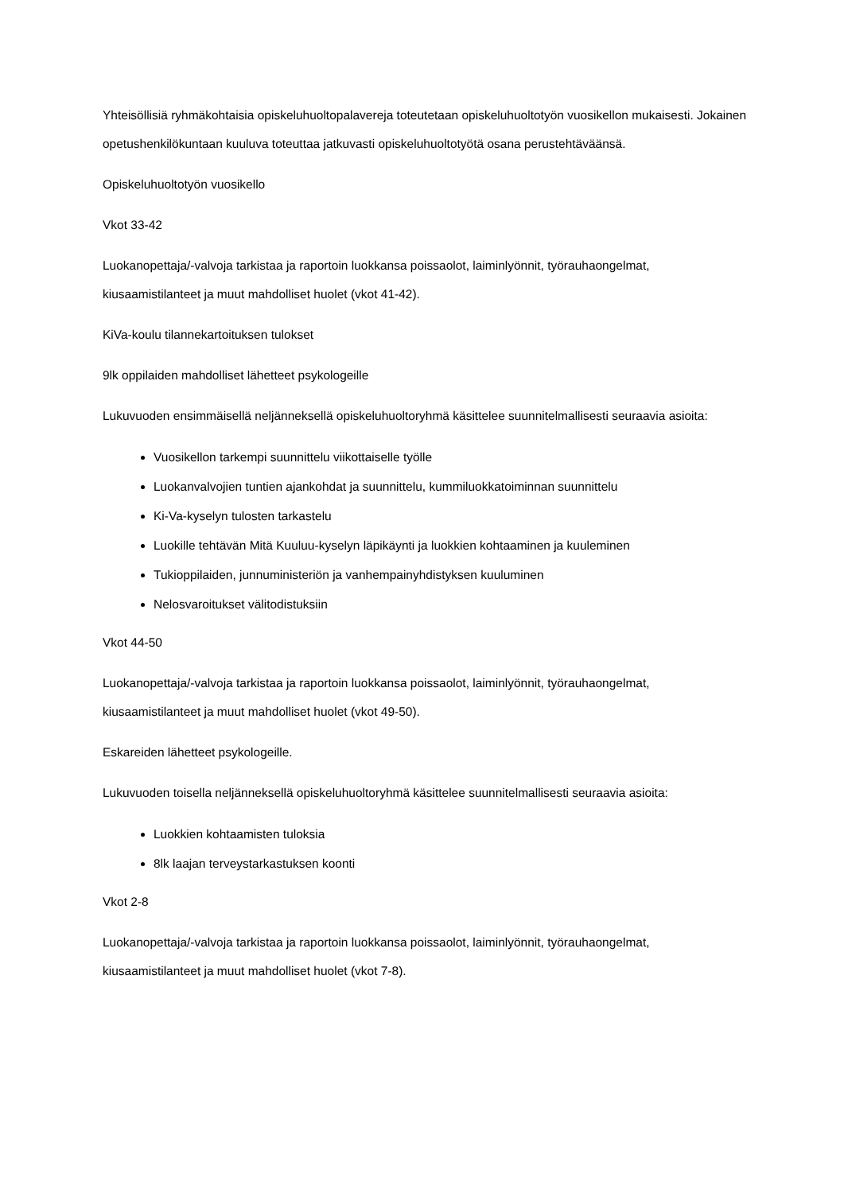Yhteisöllisiä ryhmäkohtaisia opiskeluhuoltopalavereja toteutetaan opiskeluhuoltotyön vuosikellon mukaisesti. Jokainen opetushenkilökuntaan kuuluva toteuttaa jatkuvasti opiskeluhuoltotyötä osana perustehtäväänsä.
Opiskeluhuoltotyön vuosikello
Vkot 33-42
Luokanopettaja/-valvoja tarkistaa ja raportoin luokkansa poissaolot, laiminlyönnit, työrauhaongelmat, kiusaamistilanteet ja muut mahdolliset huolet (vkot 41-42).
KiVa-koulu tilannekartoituksen tulokset
9lk oppilaiden mahdolliset lähetteet psykologeille
Lukuvuoden ensimmäisellä neljänneksellä opiskeluhuoltoryhmä käsittelee suunnitelmallisesti seuraavia asioita:
Vuosikellon tarkempi suunnittelu viikottaiselle työlle
Luokanvalvojien tuntien ajankohdat ja suunnittelu, kummiluokkatoiminnan suunnittelu
Ki-Va-kyselyn tulosten tarkastelu
Luokille tehtävän Mitä Kuuluu-kyselyn läpikäynti ja luokkien kohtaaminen ja kuuleminen
Tukioppilaiden, junnuministeriön ja vanhempainyhdistyksen kuuluminen
Nelosvaroitukset välitodistuksiin
Vkot 44-50
Luokanopettaja/-valvoja tarkistaa ja raportoin luokkansa poissaolot, laiminlyönnit, työrauhaongelmat, kiusaamistilanteet ja muut mahdolliset huolet (vkot 49-50).
Eskareiden lähetteet psykologeille.
Lukuvuoden toisella neljänneksellä opiskeluhuoltoryhmä käsittelee suunnitelmallisesti seuraavia asioita:
Luokkien kohtaamisten tuloksia
8lk laajan terveystarkastuksen koonti
Vkot 2-8
Luokanopettaja/-valvoja tarkistaa ja raportoin luokkansa poissaolot, laiminlyönnit, työrauhaongelmat, kiusaamistilanteet ja muut mahdolliset huolet (vkot 7-8).